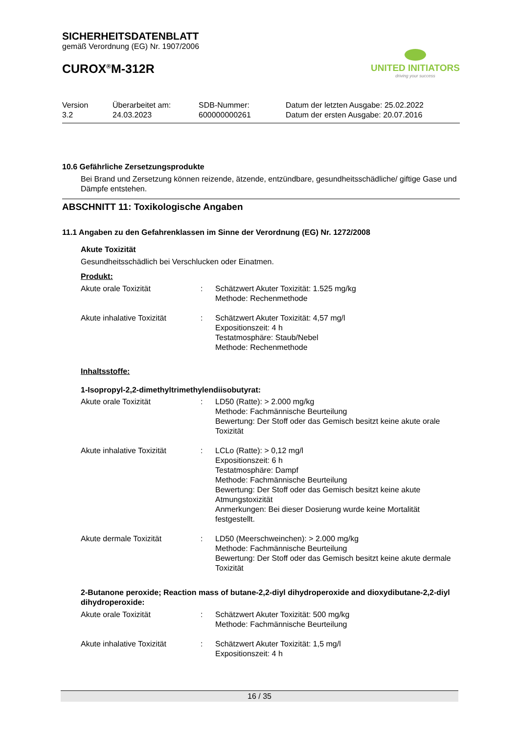SICHERHEITSDATENBLATT
gemäß Verordnung (EG) Nr. 1907/2006
CUROX<sup>®</sup>M-312R
UNITED INITIATORS
driving your success
Version
3.2
Überarbeitet am:
24.03.2023
SDB-Nummer:
600000000261
Datum der letzten Ausgabe: 25.02.2022
Datum der ersten Ausgabe: 20.07.2016
10.6 Gefährliche Zersetzungsprodukte
Bei Brand und Zersetzung können reizende, ätzende, entzündbare, gesundheitsschädliche/ giftige Gase und Dämpfe entstehen.
ABSCHNITT 11: Toxikologische Angaben
11.1 Angaben zu den Gefahrenklassen im Sinne der Verordnung (EG) Nr. 1272/2008
Akute Toxizität
Gesundheitsschädlich bei Verschlucken oder Einatmen.
Produkt:
| Akute orale Toxizität | : | Schätzwert Akuter Toxizität: 1.525 mg/kg Methode: Rechenmethode |
| Akute inhalative Toxizität | : | Schätzwert Akuter Toxizität: 4,57 mg/l Expositionszeit: 4 h Testatmosphäre: Staub/Nebel Methode: Rechenmethode |
Inhaltsstoffe:
1-Isopropyl-2,2-dimethyltrimethylendiisobutyrat:
| Akute orale Toxizität | : | LD50 (Ratte): > 2.000 mg/kg Methode: Fachmännische Beurteilung Bewertung: Der Stoff oder das Gemisch besitzt keine akute orale Toxizität |
| Akute inhalative Toxizität | : | LCLo (Ratte): > 0,12 mg/l Expositionszeit: 6 h Testatmosphäre: Dampf Methode: Fachmännische Beurteilung Bewertung: Der Stoff oder das Gemisch besitzt keine akute Atmungstoxizität Anmerkungen: Bei dieser Dosierung wurde keine Mortalität festgestellt. |
| Akute dermale Toxizität | : | LD50 (Meerschweinchen): > 2.000 mg/kg Methode: Fachmännische Beurteilung Bewertung: Der Stoff oder das Gemisch besitzt keine akute dermale Toxizität |
2-Butanone peroxide; Reaction mass of butane-2,2-diyl dihydroperoxide and dioxydibutane-2,2-diyl dihydroperoxide:
| Akute orale Toxizität | : | Schätzwert Akuter Toxizität: 500 mg/kg Methode: Fachmännische Beurteilung |
| Akute inhalative Toxizität | : | Schätzwert Akuter Toxizität: 1,5 mg/l Expositionszeit: 4 h |
16 / 35